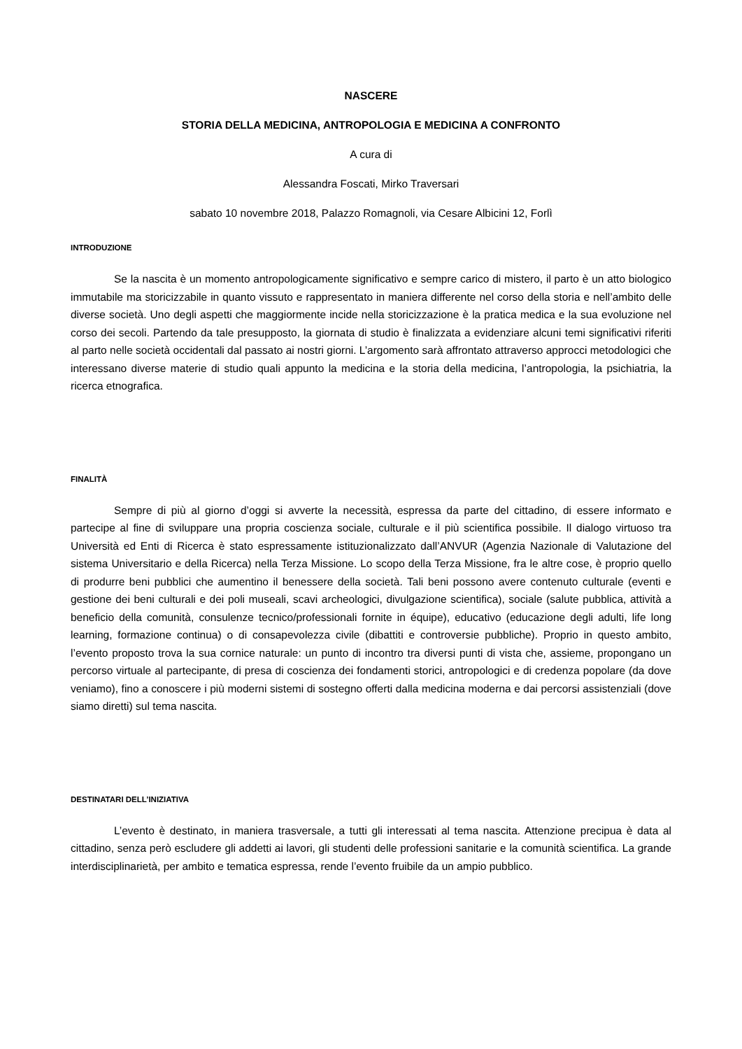NASCERE
STORIA DELLA MEDICINA, ANTROPOLOGIA E MEDICINA A CONFRONTO
A cura di
Alessandra Foscati, Mirko Traversari
sabato 10 novembre 2018, Palazzo Romagnoli, via Cesare Albicini 12, Forlì
INTRODUZIONE
Se la nascita è un momento antropologicamente significativo e sempre carico di mistero, il parto è un atto biologico immutabile ma storicizzabile in quanto vissuto e rappresentato in maniera differente nel corso della storia e nell’ambito delle diverse società. Uno degli aspetti che maggiormente incide nella storicizzazione è la pratica medica e la sua evoluzione nel corso dei secoli. Partendo da tale presupposto, la giornata di studio è finalizzata a evidenziare alcuni temi significativi riferiti al parto nelle società occidentali dal passato ai nostri giorni. L’argomento sarà affrontato attraverso approcci metodologici che interessano diverse materie di studio quali appunto la medicina e la storia della medicina, l’antropologia, la psichiatria, la ricerca etnografica.
FINALITÀ
Sempre di più al giorno d’oggi si avverte la necessità, espressa da parte del cittadino, di essere informato e partecipe al fine di sviluppare una propria coscienza sociale, culturale e il più scientifica possibile. Il dialogo virtuoso tra Università ed Enti di Ricerca è stato espressamente istituzionalizzato dall’ANVUR (Agenzia Nazionale di Valutazione del sistema Universitario e della Ricerca) nella Terza Missione. Lo scopo della Terza Missione, fra le altre cose, è proprio quello di produrre beni pubblici che aumentino il benessere della società. Tali beni possono avere contenuto culturale (eventi e gestione dei beni culturali e dei poli museali, scavi archeologici, divulgazione scientifica), sociale (salute pubblica, attività a beneficio della comunità, consulenze tecnico/professionali fornite in équipe), educativo (educazione degli adulti, life long learning, formazione continua) o di consapevolezza civile (dibattiti e controversie pubbliche). Proprio in questo ambito, l’evento proposto trova la sua cornice naturale: un punto di incontro tra diversi punti di vista che, assieme, propongano un percorso virtuale al partecipante, di presa di coscienza dei fondamenti storici, antropologici e di credenza popolare (da dove veniamo), fino a conoscere i più moderni sistemi di sostegno offerti dalla medicina moderna e dai percorsi assistenziali (dove siamo diretti) sul tema nascita.
DESTINATARI DELL’INIZIATIVA
L’evento è destinato, in maniera trasversale, a tutti gli interessati al tema nascita. Attenzione precipua è data al cittadino, senza però escludere gli addetti ai lavori, gli studenti delle professioni sanitarie e la comunità scientifica. La grande interdisciplinarietà, per ambito e tematica espressa, rende l’evento fruibile da un ampio pubblico.